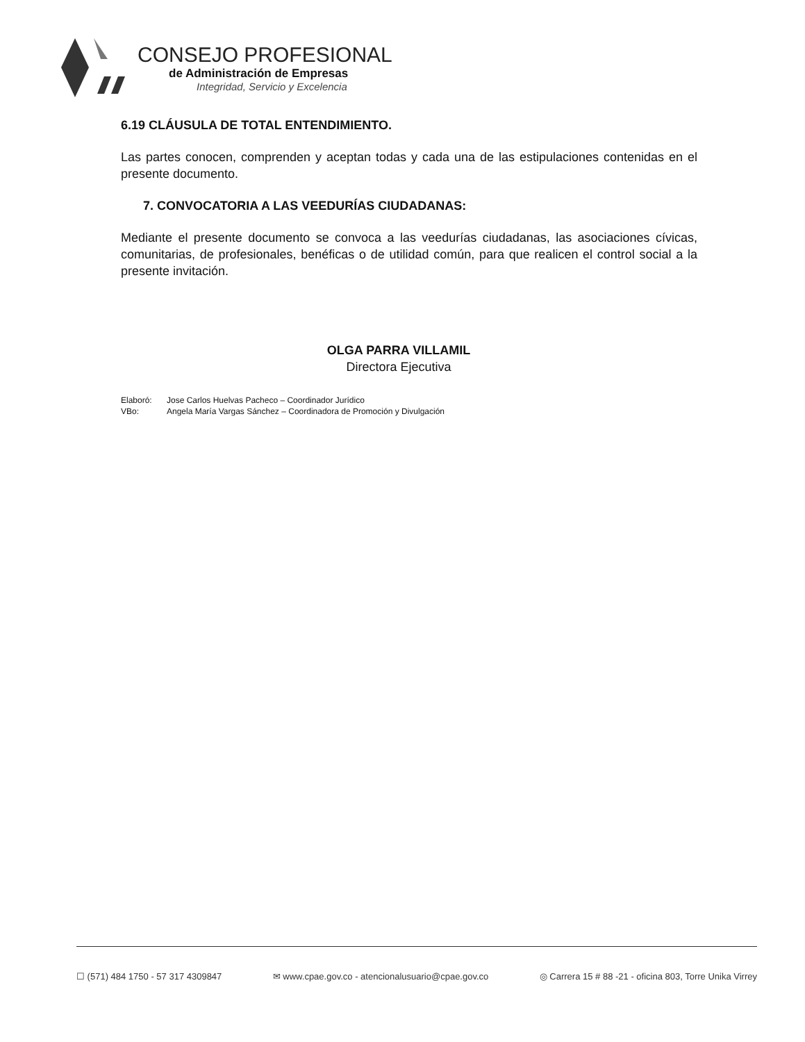CONSEJO PROFESIONAL
de Administración de Empresas
Integridad, Servicio y Excelencia
6.19 CLÁUSULA DE TOTAL ENTENDIMIENTO.
Las partes conocen, comprenden y aceptan todas y cada una de las estipulaciones contenidas en el presente documento.
7. CONVOCATORIA A LAS VEEDURÍAS CIUDADANAS:
Mediante el presente documento se convoca a las veedurías ciudadanas, las asociaciones cívicas, comunitarias, de profesionales, benéficas o de utilidad común, para que realicen el control social a la presente invitación.
OLGA PARRA VILLAMIL
Directora Ejecutiva
Elaboró: Jose Carlos Huelvas Pacheco – Coordinador Jurídico
VBo: Angela María Vargas Sánchez – Coordinadora de Promoción y Divulgación
☐ (571) 484 1750 - 57 317 4309847 ✉ www.cpae.gov.co - atencionalusuario@cpae.gov.co ◎ Carrera 15 # 88 -21 - oficina 803, Torre Unika Virrey